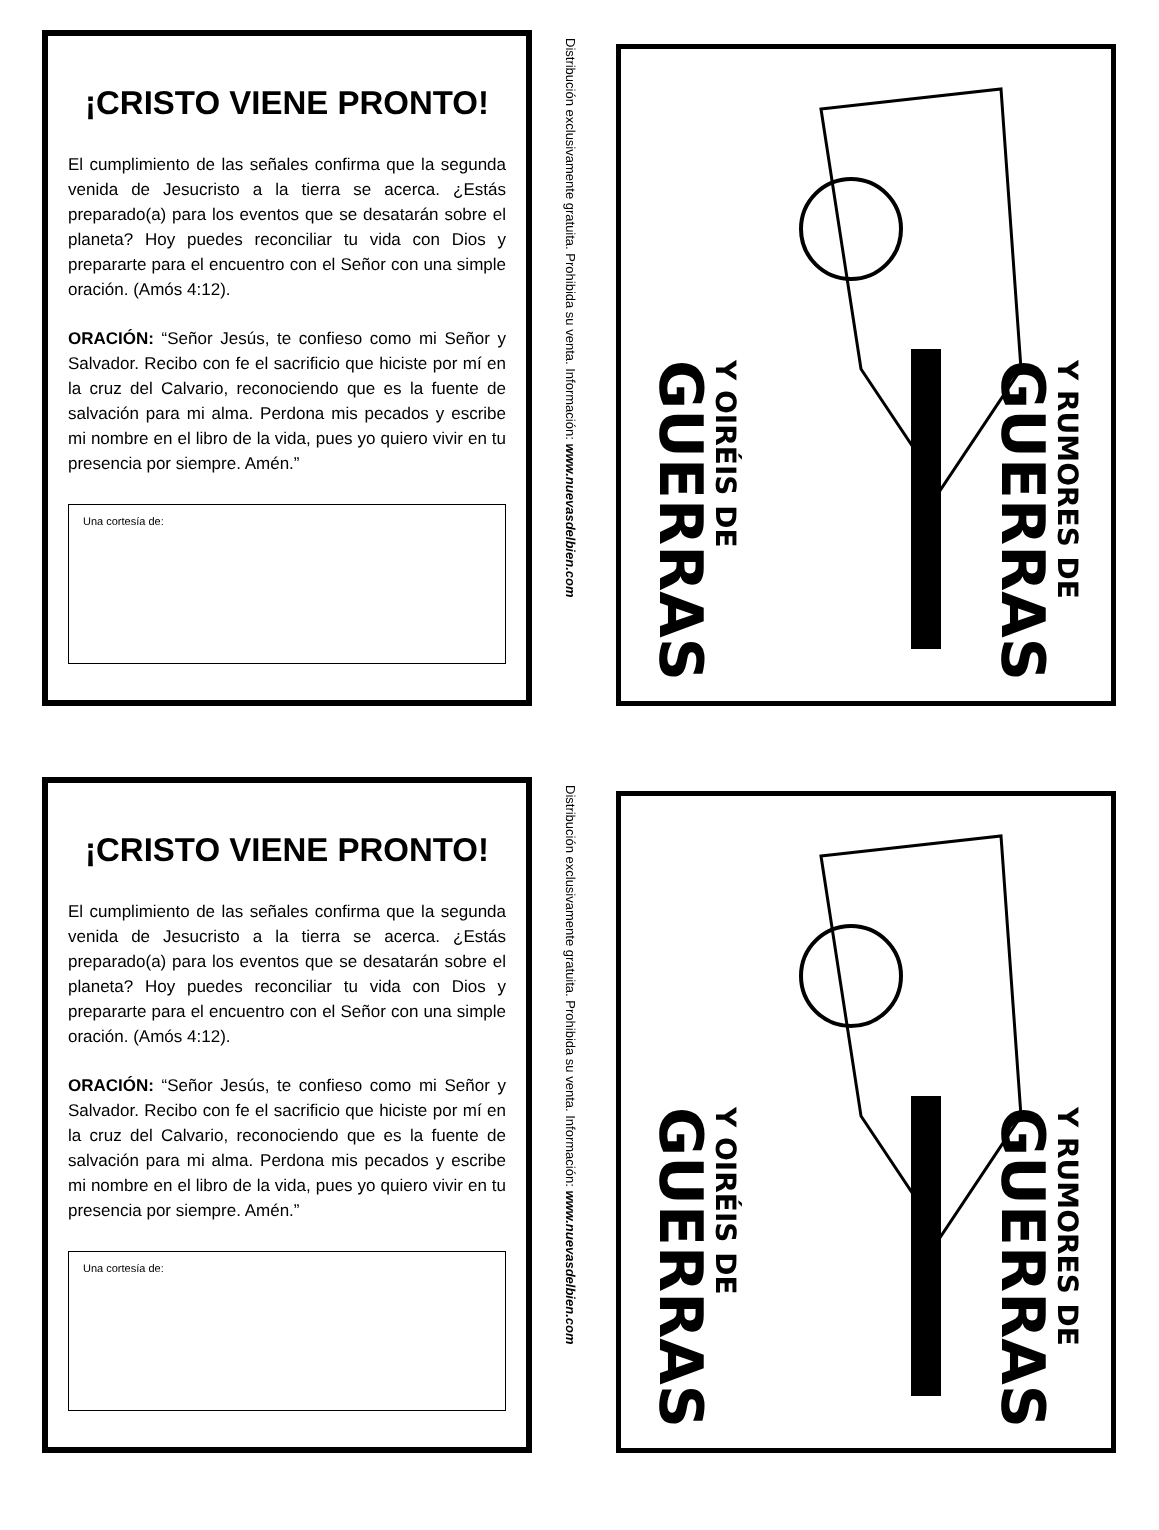¡CRISTO VIENE PRONTO!
El cumplimiento de las señales confirma que la segunda venida de Jesucristo a la tierra se acerca. ¿Estás preparado(a) para los eventos que se desatarán sobre el planeta? Hoy puedes reconciliar tu vida con Dios y prepararte para el encuentro con el Señor con una simple oración. (Amós 4:12).
ORACIÓN: “Señor Jesús, te confieso como mi Señor y Salvador. Recibo con fe el sacrificio que hiciste por mí en la cruz del Calvario, reconociendo que es la fuente de salvación para mi alma. Perdona mis pecados y escribe mi nombre en el libro de la vida, pues yo quiero vivir en tu presencia por siempre. Amén.”
Una cortesía de:
Distribución exclusivamente gratuita. Prohibida su venta. Información: www.nuevasdelbien.com
Y OIRÉIS DE
GUERRAS
Y RUMORES DE
GUERRAS
¡CRISTO VIENE PRONTO!
El cumplimiento de las señales confirma que la segunda venida de Jesucristo a la tierra se acerca. ¿Estás preparado(a) para los eventos que se desatarán sobre el planeta? Hoy puedes reconciliar tu vida con Dios y prepararte para el encuentro con el Señor con una simple oración. (Amós 4:12).
ORACIÓN: “Señor Jesús, te confieso como mi Señor y Salvador. Recibo con fe el sacrificio que hiciste por mí en la cruz del Calvario, reconociendo que es la fuente de salvación para mi alma. Perdona mis pecados y escribe mi nombre en el libro de la vida, pues yo quiero vivir en tu presencia por siempre. Amén.”
Una cortesía de:
Distribución exclusivamente gratuita. Prohibida su venta. Información: www.nuevasdelbien.com
Y OIRÉIS DE
GUERRAS
Y RUMORES DE
GUERRAS